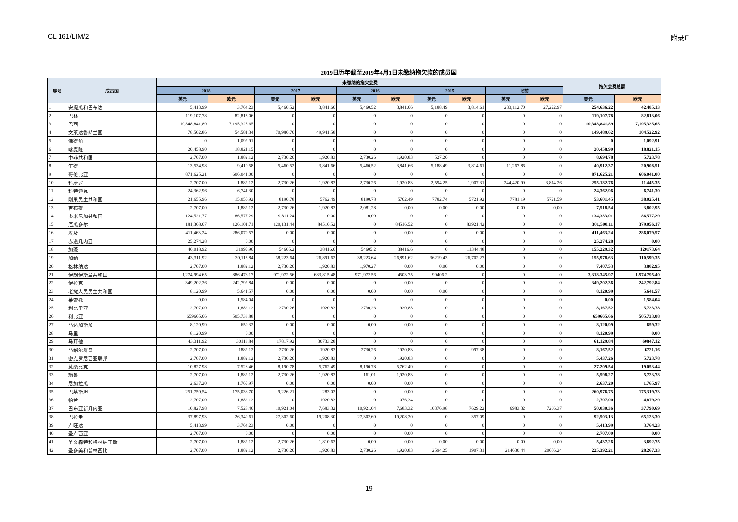CL 161/LIM/2 附录F
2019日历年截至2019年4月1日未缴纳拖欠款的成员国
| 序号 | 成员国 | 未缴纳的拖欠会费 | | | | | | | | | | 拖欠会费总额 | |
| --- | --- | --- | --- | --- | --- | --- | --- | --- | --- | --- | --- | --- | --- |
| | | 2018 | | 2017 | | 2016 | | 2015 | | 以前 | | | |
| | | 美元 | 欧元 | 美元 | 欧元 | 美元 | 欧元 | 美元 | 欧元 | 美元 | 欧元 | 美元 | 欧元 |
| 1 | 安提瓜和巴布达 | 5,413.99 | 3,764.23 | 5,460.52 | 3,841.66 | 5,460.52 | 3,841.66 | 5,188.49 | 3,814.61 | 233,112.70 | 27,222.97 | 254,636.22 | 42,485.13 |
| 2 | 巴林 | 119,107.78 | 82,813.06 | 0 | 0 | 0 | 0 | 0 | 0 | 0 | 0 | 119,107.78 | 82,813.06 |
| 3 | 巴西 | 10,348,841.89 | 7,195,325.65 | 0 | 0 | 0 | 0 | 0 | 0 | 0 | 0 | 10,348,841.89 | 7,195,325.65 |
| 4 | 文莱达鲁萨兰国 | 78,502.86 | 54,581.34 | 70,986.76 | 49,941.58 | 0 | 0 | 0 | 0 | 0 | 0 | 149,489.62 | 104,522.92 |
| 5 | 佛得角 | 0 | 1,092.91 | 0 | 0 | 0 | 0 | 0 | 0 | 0 | 0 | 0 | 1,092.91 |
| 6 | 喀麦隆 | 20,458.90 | 18,821.15 | 0 | 0 | 0 | 0 | 0 | 0 | 0 | 0 | 20,458.90 | 18,821.15 |
| 7 | 中非共和国 | 2,707.00 | 1,882.12 | 2,730.26 | 1,920.83 | 2,730.26 | 1,920.83 | 527.26 | 0 | 0 | 0 | 8,694.78 | 5,723.78 |
| 8 | 乍得 | 13,534.98 | 9,410.58 | 5,460.52 | 3,841.66 | 5,460.52 | 3,841.66 | 5,188.49 | 3,814.61 | 11,267.86 | 0 | 40,912.37 | 20,908.51 |
| 9 | 哥伦比亚 | 871,625.21 | 606,041.00 | 0 | 0 | 0 | 0 | 0 | 0 | 0 | 0 | 871,625.21 | 606,041.00 |
| 10 | 科摩罗 | 2,707.00 | 1,882.12 | 2,730.26 | 1,920.83 | 2,730.26 | 1,920.83 | 2,594.25 | 1,907.31 | 244,420.99 | 3,814.26 | 255,182.76 | 11,445.35 |
| 11 | 科特迪瓦 | 24,362.96 | 6,741.30 | 0 | 0 | 0 | 0 | 0 | 0 | 0 | 0 | 24,362.96 | 6,741.30 |
| 12 | 刚果民主共和国 | 21,655.96 | 15,056.92 | 8190.78 | 5762.49 | 8190.78 | 5762.49 | 7782.74 | 5721.92 | 7781.19 | 5721.59 | 53,601.45 | 38,025.41 |
| 13 | 吉布提 | 2,707.00 | 1,882.12 | 2,730.26 | 1,920.83 | 2,081.28 | 0.00 | 0.00 | 0.00 | 0.00 | 0.00 | 7,518.54 | 3,802.95 |
| 14 | 多米尼加共和国 | 124,521.77 | 86,577.29 | 9,811.24 | 0.00 | 0.00 | 0 | 0 | 0 | 0 | 0 | 134,333.01 | 86,577.29 |
| 15 | 厄瓜多尔 | 181,368.67 | 126,101.71 | 120,131.44 | 84516.52 | 0 | 84516.52 | 0 | 83921.42 | 0 | 0 | 301,500.11 | 379,056.17 |
| 16 | 埃及 | 411,463.24 | 286,079.57 | 0.00 | 0.00 | 0 | 0.00 | 0 | 0.00 | 0 | 0 | 411,463.24 | 286,079.57 |
| 17 | 赤道几内亚 | 25,274.28 | 0.00 | 0 | 0 | 0 | 0 | 0 | 0 | 0 | 0 | 25,274.28 | 0.00 |
| 18 | 加蓬 | 46,018.92 | 31995.96 | 54605.2 | 38416.6 | 54605.2 | 38416.6 | 0 | 11344.48 | 0 | 0 | 155,229.32 | 120173.64 |
| 19 | 加纳 | 43,311.92 | 30,113.84 | 38,223.64 | 26,891.62 | 38,223.64 | 26,891.62 | 36219.43 | 26,702.27 | 0 | 0 | 155,978.63 | 110,599.35 |
| 20 | 格林纳达 | 2,707.00 | 1,882.12 | 2,730.26 | 1,920.83 | 1,970.27 | 0.00 | 0.00 | 0.00 | 0 | 0 | 7,407.53 | 3,802.95 |
| 21 | 伊朗伊斯兰共和国 | 1,274,994.65 | 886,476.17 | 971,972.56 | 683,815.48 | 971,972.56 | 4503.75 | 99406.2 | 0 | 0 | 0 | 3,318,345.97 | 1,574,795.40 |
| 22 | 伊拉克 | 349,202.36 | 242,792.84 | 0.00 | 0.00 | 0 | 0.00 | 0 | 0 | 0 | 0 | 349,202.36 | 242,792.84 |
| 23 | 老挝人民民主共和国 | 8,120.99 | 5,641.57 | 0.00 | 0.00 | 0.00 | 0.00 | 0.00 | 0 | 0 | 0 | 8,120.99 | 5,641.57 |
| 24 | 莱索托 | 0.00 | 1,584.04 | 0 | 0 | 0 | 0 | 0 | 0 | 0 | 0 | 0.00 | 1,584.04 |
| 25 | 利比里亚 | 2,707.00 | 1,882.12 | 2730.26 | 1920.83 | 2730.26 | 1920.83 | 0 | 0 | 0 | 0 | 8,167.52 | 5,723.78 |
| 26 | 利比亚 | 659665.66 | 505,733.88 | 0 | 0 | 0 | 0 | 0 | 0 | 0 | 0 | 659665.66 | 505,733.88 |
| 27 | 马达加斯加 | 8,120.99 | 659.32 | 0.00 | 0.00 | 0.00 | 0.00 | 0 | 0 | 0 | 0 | 8,120.99 | 659.32 |
| 28 | 马里 | 8,120.99 | 0.00 | 0 | 0 | 0 | 0 | 0 | 0 | 0 | 0 | 8,120.99 | 0.00 |
| 29 | 马耳他 | 43,311.92 | 30113.84 | 17817.92 | 30733.28 | 0 | 0 | 0 | 0 | 0 | 0 | 61,129.84 | 60847.12 |
| 30 | 马绍尔群岛 | 2,707.00 | 1882.12 | 2730.26 | 1920.83 | 2730.26 | 1920.83 | 0 | 997.38 | 0 | 0 | 8,167.52 | 6721.16 |
| 31 | 密克罗尼西亚联邦 | 2,707.00 | 1,882.12 | 2,730.26 | 1,920.83 | 0 | 1920.83 | 0 | 0 | 0 | 0 | 5,437.26 | 5,723.78 |
| 32 | 莫桑比克 | 10,827.98 | 7,528.46 | 8,190.78 | 5,762.49 | 8,190.78 | 5,762.49 | 0 | 0 | 0 | 0 | 27,209.54 | 19,053.44 |
| 33 | 瑙鲁 | 2,707.00 | 1,882.12 | 2,730.26 | 1,920.83 | 161.01 | 1,920.83 | 0 | 0 | 0 | 0 | 5,598.27 | 5,723.78 |
| 34 | 尼加拉瓜 | 2,637.20 | 1,765.97 | 0.00 | 0.00 | 0.00 | 0.00 | 0 | 0 | 0 | 0 | 2,637.20 | 1,765.97 |
| 35 | 巴基斯坦 | 251,750.54 | 175,036.70 | 9,226.21 | 283.03 | 0 | 0.00 | 0 | 0 | 0 | 0 | 260,976.75 | 175,319.73 |
| 36 | 帕劳 | 2,707.00 | 1,882.12 | 0 | 1920.83 | 0 | 1076.34 | 0 | 0 | 0 | 0 | 2,707.00 | 4,879.29 |
| 37 | 巴布亚新几内亚 | 10,827.98 | 7,528.46 | 10,921.04 | 7,683.32 | 10,921.04 | 7,683.32 | 10376.98 | 7629.22 | 6983.32 | 7266.37 | 50,030.36 | 37,790.69 |
| 38 | 巴拉圭 | 37,897.93 | 26,349.61 | 27,302.60 | 19,208.30 | 27,302.60 | 19,208.30 | 0 | 357.09 | 0 | 0 | 92,503.13 | 65,123.30 |
| 39 | 卢旺达 | 5,413.99 | 3,764.23 | 0.00 | 0 | 0 | 0 | 0 | 0 | 0 | 0 | 5,413.99 | 3,764.23 |
| 40 | 圣卢西亚 | 2,707.00 | 0.00 | 0 | 0.00 | 0 | 0.00 | 0 | 0 | 0 | 0 | 2,707.00 | 0.00 |
| 41 | 圣文森特和格林纳丁斯 | 2,707.00 | 1,882.12 | 2,730.26 | 1,810.63 | 0.00 | 0.00 | 0.00 | 0.00 | 0.00 | 0.00 | 5,437.26 | 3,692.75 |
| 42 | 圣多美和普林西比 | 2,707.00 | 1,882.12 | 2,730.26 | 1,920.83 | 2,730.26 | 1,920.83 | 2594.25 | 1907.31 | 214630.44 | 20636.24 | 225,392.21 | 28,267.33 |
19